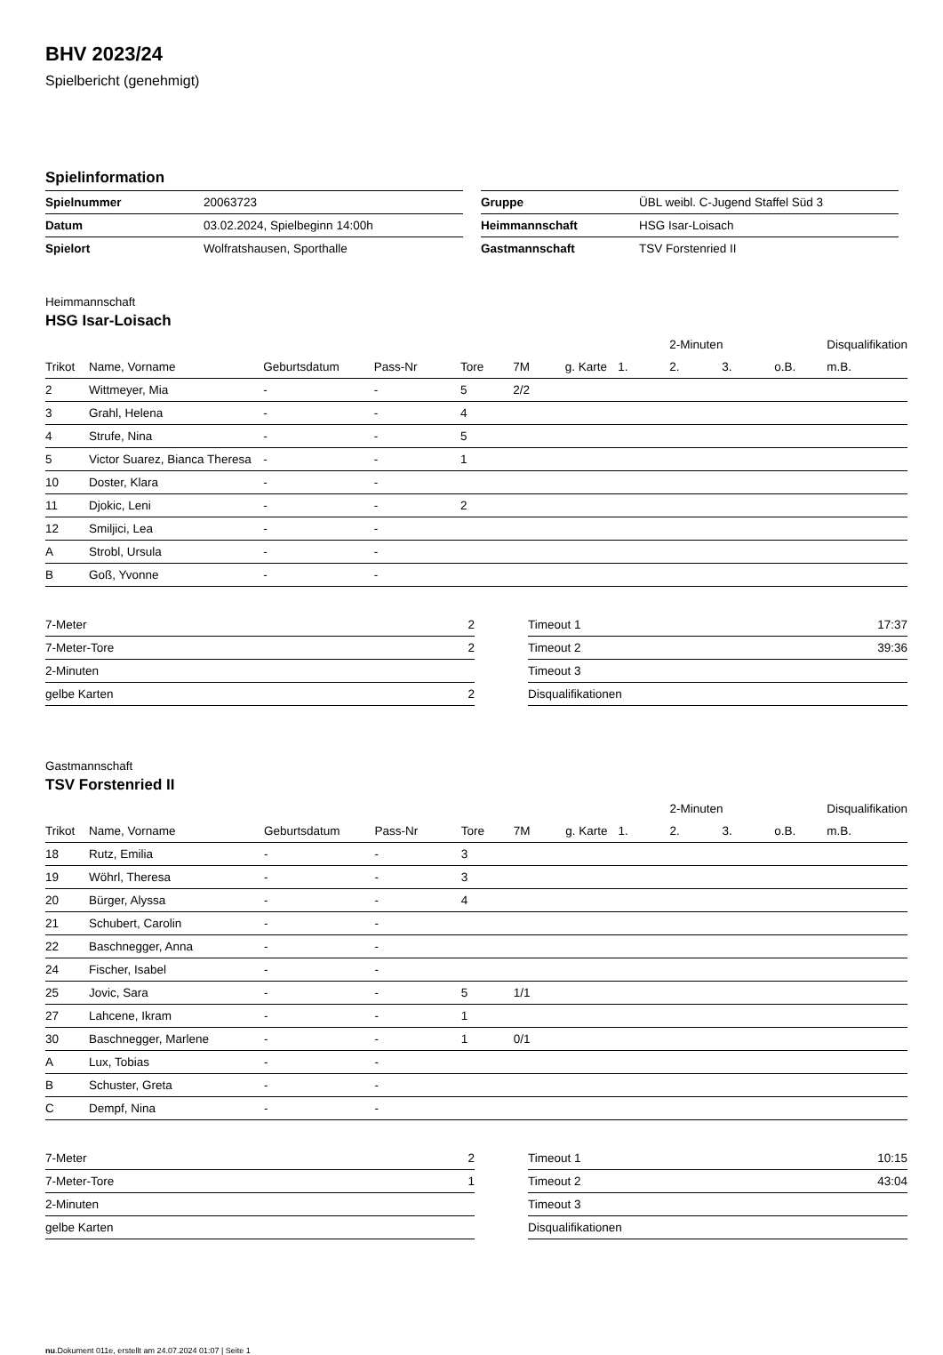BHV 2023/24
Spielbericht (genehmigt)
Spielinformation
| Spielnummer | 20063723 |
| Datum | 03.02.2024, Spielbeginn 14:00h |
| Spielort | Wolfratshausen, Sporthalle |
| Gruppe | ÜBL weibl. C-Jugend Staffel Süd 3 |
| Heimmannschaft | HSG Isar-Loisach |
| Gastmannschaft | TSV Forstenried II |
Heimmannschaft
HSG Isar-Loisach
| | | | | | | | | 2-Minuten | | | Disqualifikation |
| --- | --- | --- | --- | --- | --- | --- | --- | --- | --- | --- | --- |
| Trikot | Name, Vorname | Geburtsdatum | Pass-Nr | Tore | 7M | g. Karte | 1. | 2. | 3. | o.B. | m.B. |
| 2 | Wittmeyer, Mia | - | - | 5 | 2/2 | | | | | | |
| 3 | Grahl, Helena | - | - | 4 | | | | | | | |
| 4 | Strufe, Nina | - | - | 5 | | | | | | | |
| 5 | Victor Suarez, Bianca Theresa | - | - | 1 | | | | | | | |
| 10 | Doster, Klara | - | - | | | | | | | | |
| 11 | Djokic, Leni | - | - | 2 | | | | | | | |
| 12 | Smiljici, Lea | - | - | | | | | | | | |
| A | Strobl, Ursula | - | - | | | | | | | | |
| B | Goß, Yvonne | - | - | | | | | | | | |
| 7-Meter | 2 |
| 7-Meter-Tore | 2 |
| 2-Minuten | |
| gelbe Karten | 2 |
| Timeout 1 | 17:37 |
| Timeout 2 | 39:36 |
| Timeout 3 | |
| Disqualifikationen | |
Gastmannschaft
TSV Forstenried II
| | | | | | | | | 2-Minuten | | | Disqualifikation |
| --- | --- | --- | --- | --- | --- | --- | --- | --- | --- | --- | --- |
| Trikot | Name, Vorname | Geburtsdatum | Pass-Nr | Tore | 7M | g. Karte | 1. | 2. | 3. | o.B. | m.B. |
| 18 | Rutz, Emilia | - | - | 3 | | | | | | | |
| 19 | Wöhrl, Theresa | - | - | 3 | | | | | | | |
| 20 | Bürger, Alyssa | - | - | 4 | | | | | | | |
| 21 | Schubert, Carolin | - | - | | | | | | | | |
| 22 | Baschnegger, Anna | - | - | | | | | | | | |
| 24 | Fischer, Isabel | - | - | | | | | | | | |
| 25 | Jovic, Sara | - | - | 5 | 1/1 | | | | | | |
| 27 | Lahcene, Ikram | - | - | 1 | | | | | | | |
| 30 | Baschnegger, Marlene | - | - | 1 | 0/1 | | | | | | |
| A | Lux, Tobias | - | - | | | | | | | | |
| B | Schuster, Greta | - | - | | | | | | | | |
| C | Dempf, Nina | - | - | | | | | | | | |
| 7-Meter | 2 |
| 7-Meter-Tore | 1 |
| 2-Minuten | |
| gelbe Karten | |
| Timeout 1 | 10:15 |
| Timeout 2 | 43:04 |
| Timeout 3 | |
| Disqualifikationen | |
nu.Dokument 011e, erstellt am 24.07.2024 01:07 | Seite 1